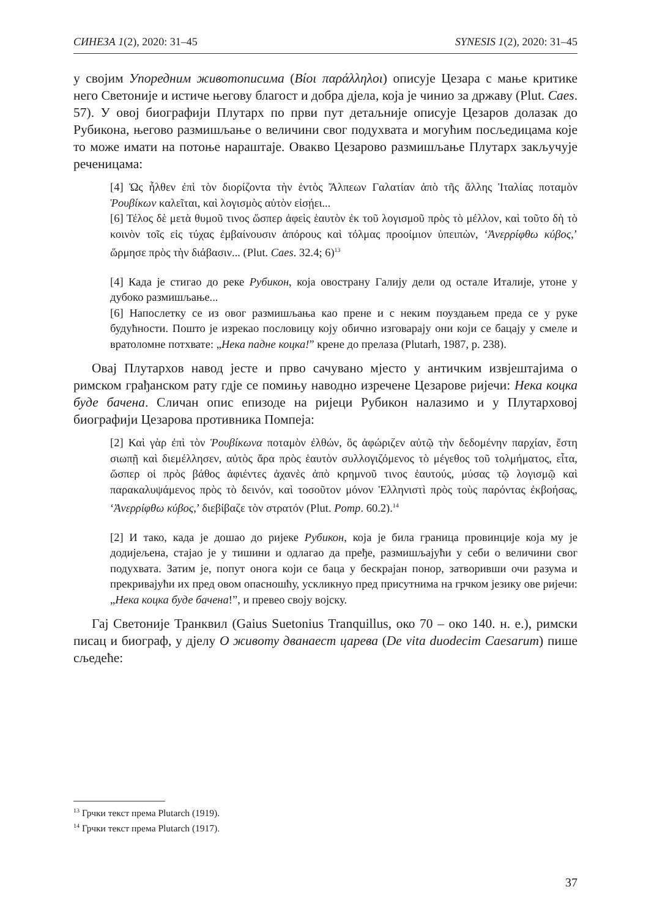СИНЕЗА 1(2), 2020: 31–45 SYNESIS 1(2), 2020: 31–45
у својим Упоредним животописима (Βίοι παράλληλοι) описује Цезара с мање критике него Светоније и истиче његову благост и добра дјела, која је чинио за државу (Plut. Caes. 57). У овој биографији Плутарх по први пут детаљније описује Цезаров долазак до Рубикона, његово размишљање о величини свог подухвата и могућим посљедицама које то може имати на потоње нараштаје. Овакво Цезарово размишљање Плутарх закључује реченицама:
[4] Ὡς ἦλθεν ἐπὶ τὸν διορίζοντα τὴν ἐντὸς Ἄλπεων Γαλατίαν ἀπὸ τῆς ἄλλης Ἰταλίας ποταμὸν Ῥουβίκων καλεῖται, καὶ λογισμὸς αὐτὸν εἰσῄει...
[6] Τέλος δὲ μετὰ θυμοῦ τινος ὥσπερ ἀφεὶς ἑαυτὸν ἐκ τοῦ λογισμοῦ πρὸς τὸ μέλλον, καὶ τοῦτο δὴ τὸ κοινὸν τοῖς εἰς τύχας ἐμβαίνουσιν ἀπόρους καὶ τόλμας προοίμιον ὑπειπὼν, ‘Ἀνερρίφθω κύβος,’ ὥρμησε πρὸς τὴν διάβασιν... (Plut. Caes. 32.4; 6)<sup>13</sup>
[4] Када је стигао до реке Рубикон, која овострану Галију дели од остале Италије, утоне у дубоко размишљање...
[6] Напослетку се из овог размишљања као прене и с неким поуздањем преда се у руке будућности. Пошто је изрекао пословицу коју обично изговарају они који се бацају у смеле и вратоломне потхвате: „Нека падне коцка!” крене до прелаза (Plutarh, 1987, p. 238).
Овај Плутархов навод јесте и прво сачувано мјесто у античким извјештајима о римском грађанском рату гдје се помињу наводно изречене Цезарове ријечи: Нека коцка буде бачена. Сличан опис епизоде на ријеци Рубикон налазимо и у Плутарховој биографији Цезарова противника Помпеја:
[2] Καὶ γὰρ ἐπὶ τὸν Ῥουβίκωνα ποταμὸν ἐλθών, ὃς ἀφώριζεν αὐτῷ τὴν δεδομένην παρχίαν, ἔστη σιωπῇ καὶ διεμέλλησεν, αὐτὸς ἄρα πρὸς ἑαυτὸν συλλογιζόμενος τὸ μέγεθος τοῦ τολμήματος, εἶτα, ὥσπερ οἱ πρὸς βάθος ἀφιέντες ἀχανὲς ἀπὸ κρημνοῦ τινος ἑαυτούς, μύσας τῷ λογισμῷ καὶ παρακαλυψάμενος πρὸς τὸ δεινόν, καὶ τοσοῦτον μόνον Ἑλληνιστὶ πρὸς τοὺς παρόντας ἐκβοήσας, ‘Ἀνερρίφθω κύβος,’ διεβίβαζε τὸν στρατόν (Plut. Pomp. 60.2).<sup>14</sup>
[2] И тако, када је дошао до ријеке Рубикон, која је била граница провинције која му је додијељена, стајао је у тишини и одлагао да пређе, размишљајући у себи о величини свог подухвата. Затим је, попут онога који се баца у бескрајан понор, затворивши очи разума и прекривајући их пред овом опасношћу, ускликнуо пред присутнима на грчком језику ове ријечи: „Нека коцка буде бачена!”, и превео своју војску.
Гај Светоније Транквил (Gaius Suetonius Tranquillus, око 70 – око 140. н. е.), римски писац и биограф, у дјелу О животу дванаест царева (De vita duodecim Caesarum) пише сљедеће:
<sup>13</sup> Грчки текст према Plutarch (1919).
<sup>14</sup> Грчки текст према Plutarch (1917).
37